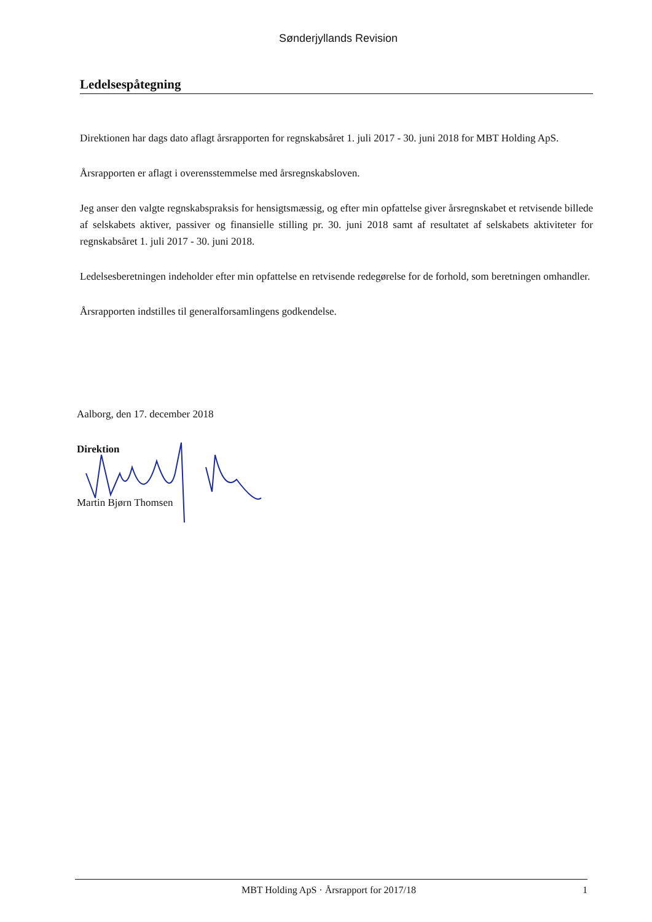Sønderjyllands Revision
Ledelsespåtegning
Direktionen har dags dato aflagt årsrapporten for regnskabsåret 1. juli 2017 - 30. juni 2018 for MBT Holding ApS.
Årsrapporten er aflagt i overensstemmelse med årsregnskabsloven.
Jeg anser den valgte regnskabspraksis for hensigtsmæssig, og efter min opfattelse giver årsregnskabet et retvisende billede af selskabets aktiver, passiver og finansielle stilling pr. 30. juni 2018 samt af resultatet af selskabets aktiviteter for regnskabsåret 1. juli 2017 - 30. juni 2018.
Ledelsesberetningen indeholder efter min opfattelse en retvisende redegørelse for de forhold, som beretningen omhandler.
Årsrapporten indstilles til generalforsamlingens godkendelse.
Aalborg, den 17. december 2018
Direktion
Martin Bjørn Thomsen
MBT Holding ApS · Årsrapport for 2017/18 1